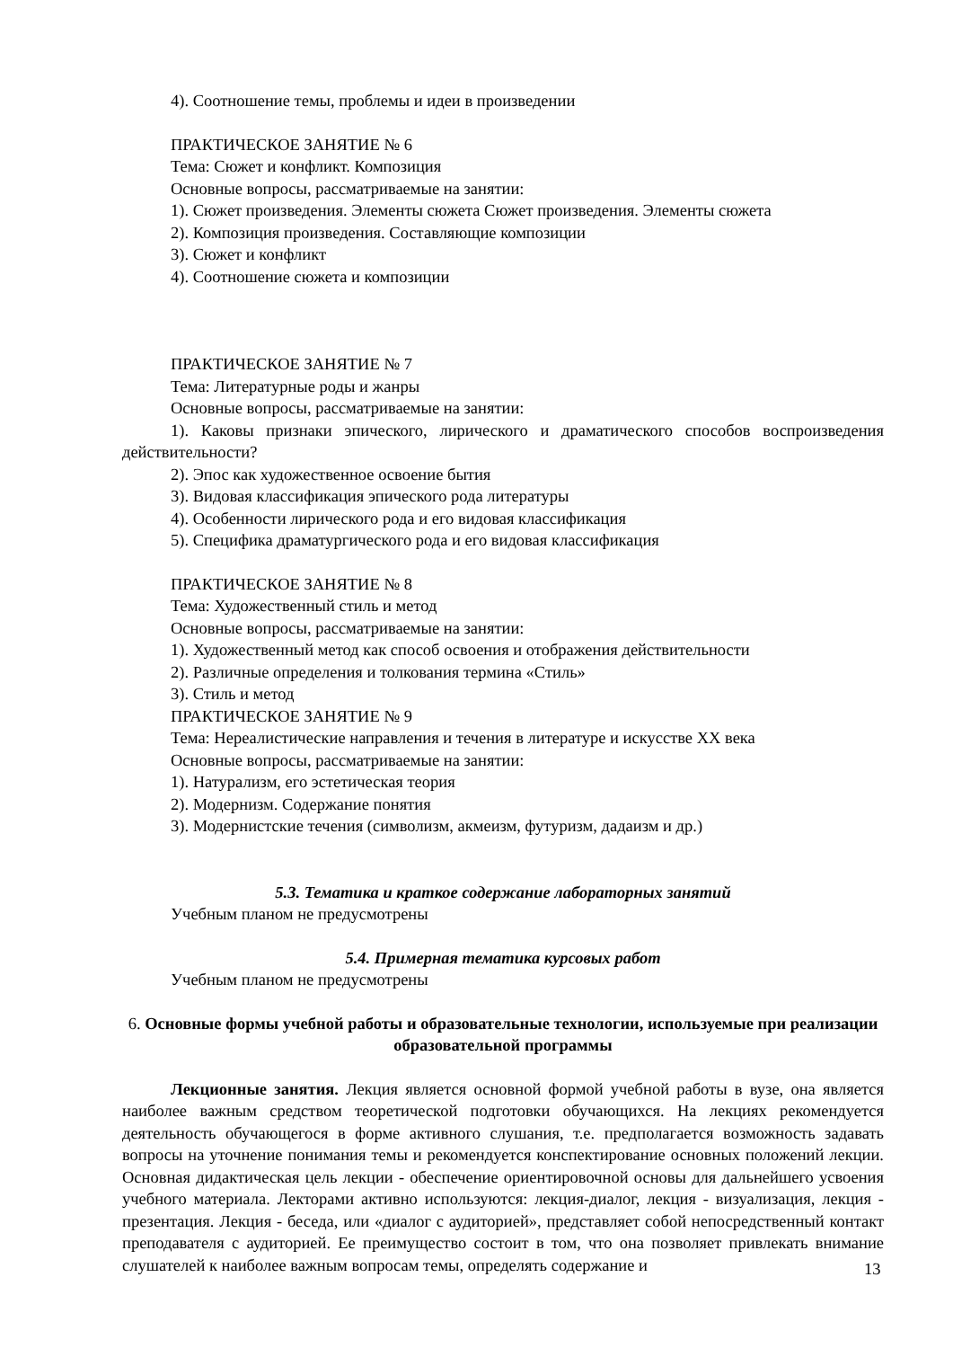4). Соотношение темы, проблемы и идеи в произведении
ПРАКТИЧЕСКОЕ ЗАНЯТИЕ № 6
Тема: Сюжет и конфликт. Композиция
Основные вопросы, рассматриваемые на занятии:
1). Сюжет произведения. Элементы сюжета Сюжет произведения. Элементы сюжета
2). Композиция произведения. Составляющие композиции
3). Сюжет и конфликт
4). Соотношение сюжета и композиции
ПРАКТИЧЕСКОЕ ЗАНЯТИЕ № 7
Тема: Литературные роды и жанры
Основные вопросы, рассматриваемые на занятии:
1). Каковы признаки эпического, лирического и драматического способов воспроизведения действительности?
2). Эпос как художественное освоение бытия
3). Видовая классификация эпического рода литературы
4). Особенности лирического рода и его видовая классификация
5). Специфика драматургического рода и его видовая классификация
ПРАКТИЧЕСКОЕ ЗАНЯТИЕ № 8
Тема: Художественный стиль и метод
Основные вопросы, рассматриваемые на занятии:
1). Художественный метод как способ освоения и отображения действительности
2). Различные определения и толкования термина «Стиль»
3). Стиль и метод
ПРАКТИЧЕСКОЕ ЗАНЯТИЕ № 9
Тема: Нереалистические направления и течения в литературе и искусстве XX века
Основные вопросы, рассматриваемые на занятии:
1). Натурализм, его эстетическая теория
2). Модернизм. Содержание понятия
3). Модернистские течения (символизм, акмеизм, футуризм, дадаизм и др.)
5.3. Тематика и краткое содержание лабораторных занятий
Учебным планом не предусмотрены
5.4. Примерная тематика курсовых работ
Учебным планом не предусмотрены
6. Основные формы учебной работы и образовательные технологии, используемые при реализации образовательной программы
Лекционные занятия. Лекция является основной формой учебной работы в вузе, она является наиболее важным средством теоретической подготовки обучающихся. На лекциях рекомендуется деятельность обучающегося в форме активного слушания, т.е. предполагается возможность задавать вопросы на уточнение понимания темы и рекомендуется конспектирование основных положений лекции. Основная дидактическая цель лекции - обеспечение ориентировочной основы для дальнейшего усвоения учебного материала. Лекторами активно используются: лекция-диалог, лекция - визуализация, лекция - презентация. Лекция - беседа, или «диалог с аудиторией», представляет собой непосредственный контакт преподавателя с аудиторией. Ее преимущество состоит в том, что она позволяет привлекать внимание слушателей к наиболее важным вопросам темы, определять содержание и
13